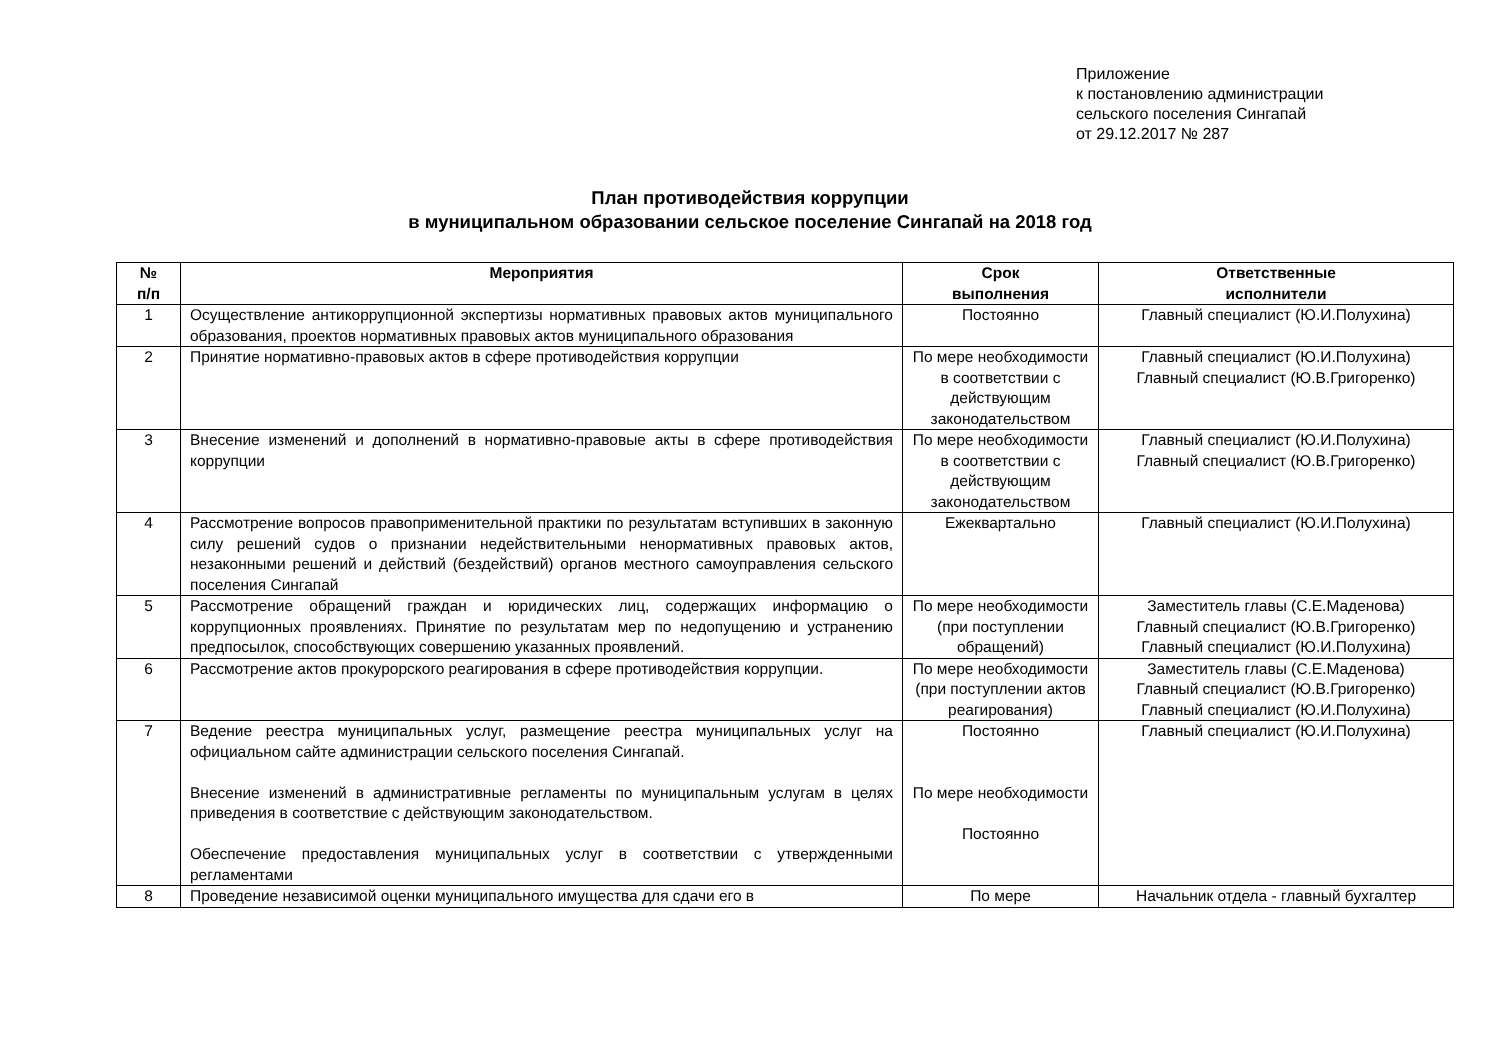Приложение
к постановлению администрации
сельского поселения Сингапай
от 29.12.2017 № 287
План противодействия коррупции
в муниципальном образовании сельское поселение Сингапай на 2018 год
| № п/п | Мероприятия | Срок выполнения | Ответственные исполнители |
| --- | --- | --- | --- |
| 1 | Осуществление антикоррупционной экспертизы нормативных правовых актов муниципального образования, проектов нормативных правовых актов муниципального образования | Постоянно | Главный специалист (Ю.И.Полухина) |
| 2 | Принятие нормативно-правовых актов в сфере противодействия коррупции | По мере необходимости в соответствии с действующим законодательством | Главный специалист (Ю.И.Полухина) Главный специалист (Ю.В.Григоренко) |
| 3 | Внесение изменений и дополнений в нормативно-правовые акты в сфере противодействия коррупции | По мере необходимости в соответствии с действующим законодательством | Главный специалист (Ю.И.Полухина) Главный специалист (Ю.В.Григоренко) |
| 4 | Рассмотрение вопросов правоприменительной практики по результатам вступивших в законную силу решений судов о признании недействительными ненормативных правовых актов, незаконными решений и действий (бездействий) органов местного самоуправления сельского поселения Сингапай | Ежеквартально | Главный специалист (Ю.И.Полухина) |
| 5 | Рассмотрение обращений граждан и юридических лиц, содержащих информацию о коррупционных проявлениях. Принятие по результатам мер по недопущению и устранению предпосылок, способствующих совершению указанных проявлений. | По мере необходимости (при поступлении обращений) | Заместитель главы (С.Е.Маденова) Главный специалист (Ю.В.Григоренко) Главный специалист (Ю.И.Полухина) |
| 6 | Рассмотрение актов прокурорского реагирования в сфере противодействия коррупции. | По мере необходимости (при поступлении актов реагирования) | Заместитель главы (С.Е.Маденова) Главный специалист (Ю.В.Григоренко) Главный специалист (Ю.И.Полухина) |
| 7 | Ведение реестра муниципальных услуг, размещение реестра муниципальных услуг на официальном сайте администрации сельского поселения Сингапай. Внесение изменений в административные регламенты по муниципальным услугам в целях приведения в соответствие с действующим законодательством. Обеспечение предоставления муниципальных услуг в соответствии с утвержденными регламентами | Постоянно По мере необходимости Постоянно | Главный специалист (Ю.И.Полухина) |
| 8 | Проведение независимой оценки муниципального имущества для сдачи его в | По мере | Начальник отдела - главный бухгалтер |